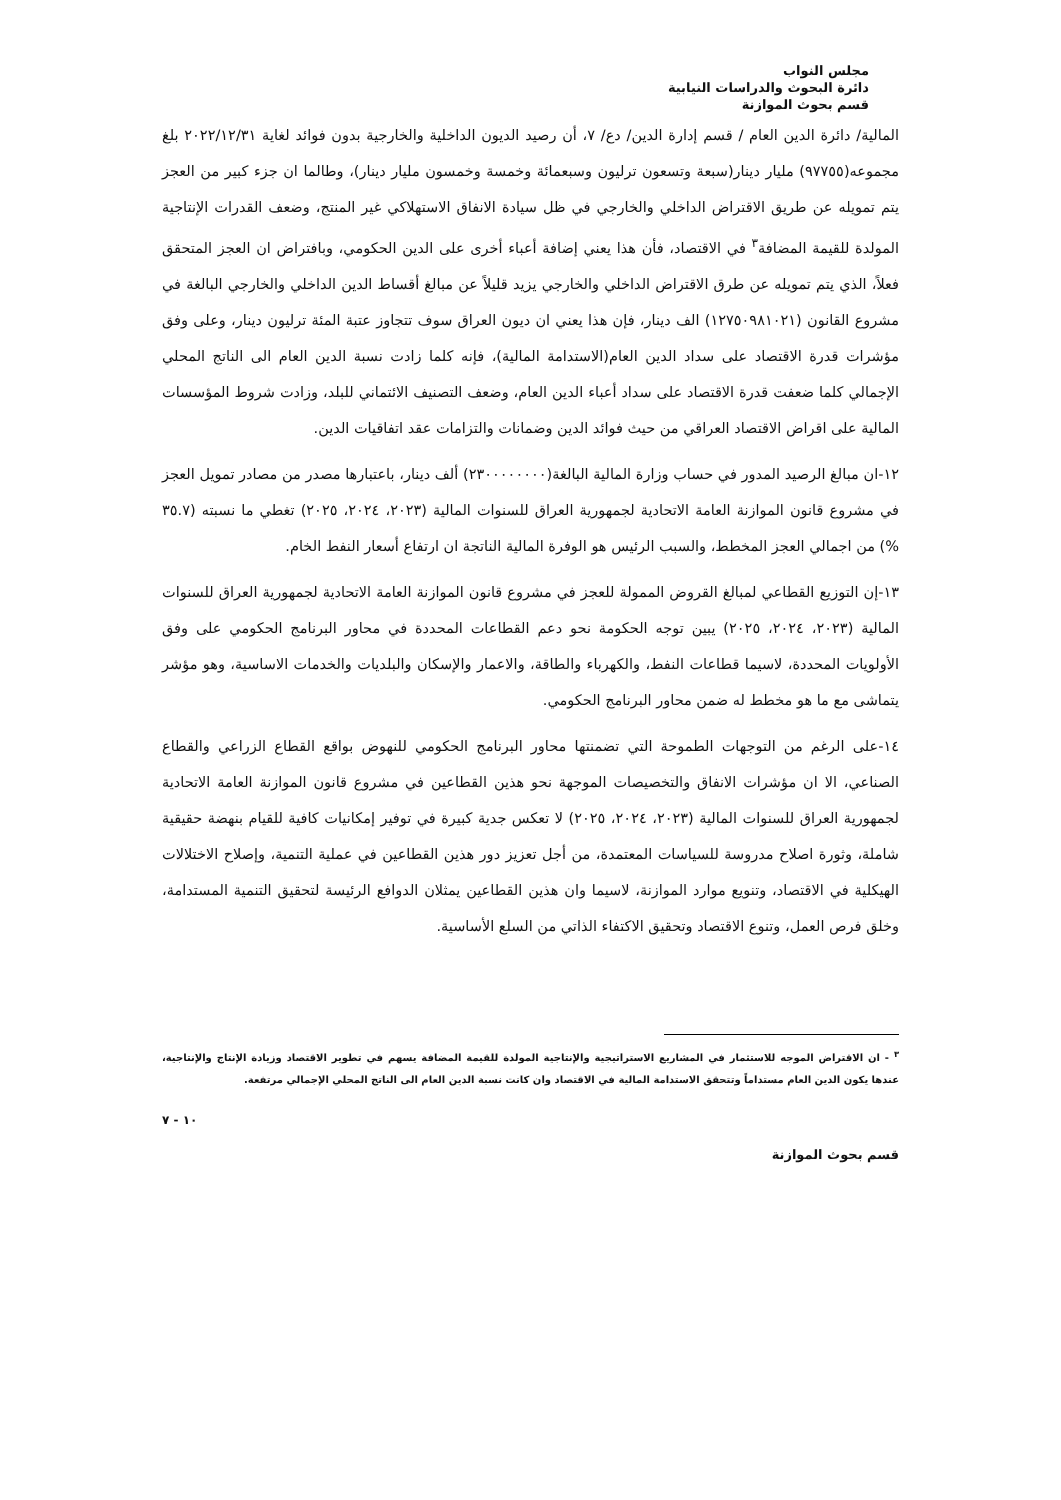مجلس النواب
دائرة البحوث والدراسات النيابية
قسم بحوث الموازنة
المالية/ دائرة الدين العام / قسم إدارة الدين/ دع/ ٧، أن رصيد الديون الداخلية والخارجية بدون فوائد لغاية ٢٠٢٢/١٢/٣١ بلغ مجموعه(٩٧٧٥٥) مليار دينار(سبعة وتسعون ترليون وسبعمائة وخمسة وخمسون مليار دينار)، وطالما ان جزء كبير من العجز يتم تمويله عن طريق الاقتراض الداخلي والخارجي في ظل سيادة الانفاق الاستهلاكي غير المنتج، وضعف القدرات الإنتاجية المولدة للقيمة المضافة<sup>٣</sup> في الاقتصاد، فأن هذا يعني إضافة أعباء أخرى على الدين الحكومي، وبافتراض ان العجز المتحقق فعلاً، الذي يتم تمويله عن طرق الاقتراض الداخلي والخارجي يزيد قليلاً عن مبالغ أقساط الدين الداخلي والخارجي البالغة في مشروع القانون (١٢٧٥٠٩٨١٠٢١) الف دينار، فإن هذا يعني ان ديون العراق سوف تتجاوز عتبة المئة ترليون دينار، وعلى وفق مؤشرات قدرة الاقتصاد على سداد الدين العام(الاستدامة المالية)، فإنه كلما زادت نسبة الدين العام الى الناتج المحلي الإجمالي كلما ضعفت قدرة الاقتصاد على سداد أعباء الدين العام، وضعف التصنيف الائتماني للبلد، وزادت شروط المؤسسات المالية على اقراض الاقتصاد العراقي من حيث فوائد الدين وضمانات والتزامات عقد اتفاقيات الدين.
١٢-ان مبالغ الرصيد المدور في حساب وزارة المالية البالغة(٢٣٠٠٠٠٠٠٠٠) ألف دينار، باعتبارها مصدر من مصادر تمويل العجز في مشروع قانون الموازنة العامة الاتحادية لجمهورية العراق للسنوات المالية (٢٠٢٣، ٢٠٢٤، ٢٠٢٥) تغطي ما نسبته (٣٥.٧ %) من اجمالي العجز المخطط، والسبب الرئيس هو الوفرة المالية الناتجة ان ارتفاع أسعار النفط الخام.
١٣-إن التوزيع القطاعي لمبالغ القروض الممولة للعجز في مشروع قانون الموازنة العامة الاتحادية لجمهورية العراق للسنوات المالية (٢٠٢٣، ٢٠٢٤، ٢٠٢٥) يبين توجه الحكومة نحو دعم القطاعات المحددة في محاور البرنامج الحكومي على وفق الأولويات المحددة، لاسيما قطاعات النفط، والكهرباء والطاقة، والاعمار والإسكان والبلديات والخدمات الاساسية، وهو مؤشر يتماشى مع ما هو مخطط له ضمن محاور البرنامج الحكومي.
١٤-على الرغم من التوجهات الطموحة التي تضمنتها محاور البرنامج الحكومي للنهوض بواقع القطاع الزراعي والقطاع الصناعي، الا ان مؤشرات الانفاق والتخصيصات الموجهة نحو هذين القطاعين في مشروع قانون الموازنة العامة الاتحادية لجمهورية العراق للسنوات المالية (٢٠٢٣، ٢٠٢٤، ٢٠٢٥) لا تعكس جدية كبيرة في توفير إمكانيات كافية للقيام بنهضة حقيقية شاملة، وثورة اصلاح مدروسة للسياسات المعتمدة، من أجل تعزيز دور هذين القطاعين في عملية التنمية، وإصلاح الاختلالات الهيكلية في الاقتصاد، وتنويع موارد الموازنة، لاسيما وان هذين القطاعين يمثلان الدوافع الرئيسة لتحقيق التنمية المستدامة، وخلق فرص العمل، وتنوع الاقتصاد وتحقيق الاكتفاء الذاتي من السلع الأساسية.
<sup>٣</sup> - ان الاقتراض الموجه للاستثمار في المشاريع الاستراتيجية والإنتاجية المولدة للقيمة المضافة يسهم في تطوير الاقتصاد وزيادة الإنتاج والإنتاجية، عندها يكون الدين العام مستداماً وتتحقق الاستدامة المالية في الاقتصاد وان كانت نسبة الدين العام الى الناتج المحلي الإجمالي مرتفعة.
١٠ - ٧
قسم بحوث الموازنة